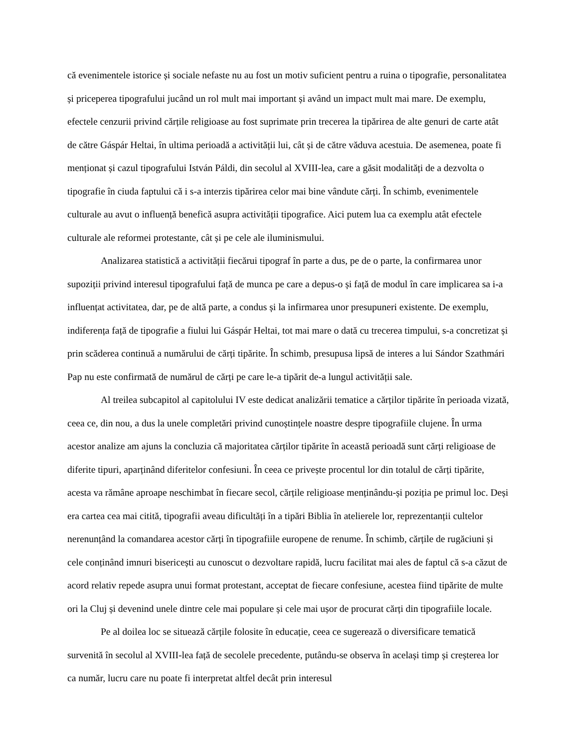că evenimentele istorice și sociale nefaste nu au fost un motiv suficient pentru a ruina o tipografie, personalitatea și priceperea tipografului jucând un rol mult mai important și având un impact mult mai mare. De exemplu, efectele cenzurii privind cărțile religioase au fost suprimate prin trecerea la tipărirea de alte genuri de carte atât de către Gáspár Heltai, în ultima perioadă a activității lui, cât și de către văduva acestuia. De asemenea, poate fi menționat și cazul tipografului István Páldi, din secolul al XVIII-lea, care a găsit modalități de a dezvolta o tipografie în ciuda faptului că i s-a interzis tipărirea celor mai bine vândute cărți. În schimb, evenimentele culturale au avut o influență benefică asupra activității tipografice. Aici putem lua ca exemplu atât efectele culturale ale reformei protestante, cât și pe cele ale iluminismului.
Analizarea statistică a activității fiecărui tipograf în parte a dus, pe de o parte, la confirmarea unor supoziții privind interesul tipografului față de munca pe care a depus-o și față de modul în care implicarea sa i-a influențat activitatea, dar, pe de altă parte, a condus și la infirmarea unor presupuneri existente. De exemplu, indiferența față de tipografie a fiului lui Gáspár Heltai, tot mai mare o dată cu trecerea timpului, s-a concretizat și prin scăderea continuă a numărului de cărți tipărite. În schimb, presupusa lipsă de interes a lui Sándor Szathmári Pap nu este confirmată de numărul de cărți pe care le-a tipărit de-a lungul activității sale.
Al treilea subcapitol al capitolului IV este dedicat analizării tematice a cărților tipărite în perioada vizată, ceea ce, din nou, a dus la unele completări privind cunoștințele noastre despre tipografiile clujene. În urma acestor analize am ajuns la concluzia că majoritatea cărților tipărite în această perioadă sunt cărți religioase de diferite tipuri, aparținând diferitelor confesiuni. În ceea ce privește procentul lor din totalul de cărți tipărite, acesta va rămâne aproape neschimbat în fiecare secol, cărțile religioase menținându-și poziția pe primul loc. Deși era cartea cea mai citită, tipografii aveau dificultăți în a tipări Biblia în atelierele lor, reprezentanții cultelor nerenunțând la comandarea acestor cărți în tipografiile europene de renume. În schimb, cărțile de rugăciuni și cele conținând imnuri bisericești au cunoscut o dezvoltare rapidă, lucru facilitat mai ales de faptul că s-a căzut de acord relativ repede asupra unui format protestant, acceptat de fiecare confesiune, acestea fiind tipărite de multe ori la Cluj și devenind unele dintre cele mai populare și cele mai ușor de procurat cărți din tipografiile locale.
Pe al doilea loc se situează cărțile folosite în educație, ceea ce sugerează o diversificare tematică survenită în secolul al XVIII-lea față de secolele precedente, putându-se observa în același timp și creșterea lor ca număr, lucru care nu poate fi interpretat altfel decât prin interesul